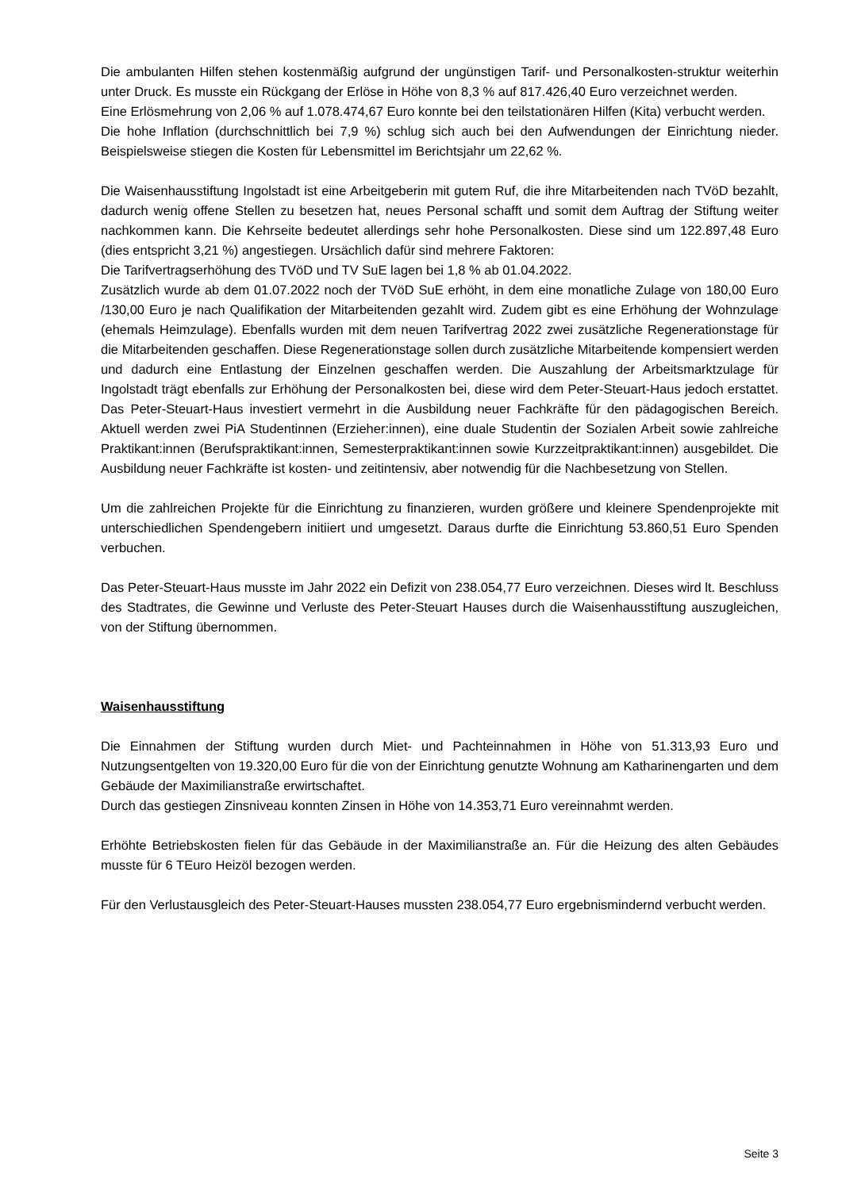Die ambulanten Hilfen stehen kostenmäßig aufgrund der ungünstigen Tarif- und Personalkosten-struktur weiterhin unter Druck. Es musste ein Rückgang der Erlöse in Höhe von 8,3 % auf 817.426,40 Euro verzeichnet werden.
Eine Erlösmehrung von 2,06 % auf 1.078.474,67 Euro konnte bei den teilstationären Hilfen (Kita) verbucht werden.
Die hohe Inflation (durchschnittlich bei 7,9 %) schlug sich auch bei den Aufwendungen der Einrichtung nieder. Beispielsweise stiegen die Kosten für Lebensmittel im Berichtsjahr um 22,62 %.
Die Waisenhausstiftung Ingolstadt ist eine Arbeitgeberin mit gutem Ruf, die ihre Mitarbeitenden nach TVöD bezahlt, dadurch wenig offene Stellen zu besetzen hat, neues Personal schafft und somit dem Auftrag der Stiftung weiter nachkommen kann. Die Kehrseite bedeutet allerdings sehr hohe Personalkosten. Diese sind um 122.897,48 Euro (dies entspricht 3,21 %) angestiegen. Ursächlich dafür sind mehrere Faktoren:
Die Tarifvertragserhöhung des TVöD und TV SuE lagen bei 1,8 % ab 01.04.2022.
Zusätzlich wurde ab dem 01.07.2022 noch der TVöD SuE erhöht, in dem eine monatliche Zulage von 180,00 Euro /130,00 Euro je nach Qualifikation der Mitarbeitenden gezahlt wird. Zudem gibt es eine Erhöhung der Wohnzulage (ehemals Heimzulage). Ebenfalls wurden mit dem neuen Tarifvertrag 2022 zwei zusätzliche Regenerationstage für die Mitarbeitenden geschaffen. Diese Regenerationstage sollen durch zusätzliche Mitarbeitende kompensiert werden und dadurch eine Entlastung der Einzelnen geschaffen werden. Die Auszahlung der Arbeitsmarktzulage für Ingolstadt trägt ebenfalls zur Erhöhung der Personalkosten bei, diese wird dem Peter-Steuart-Haus jedoch erstattet. Das Peter-Steuart-Haus investiert vermehrt in die Ausbildung neuer Fachkräfte für den pädagogischen Bereich. Aktuell werden zwei PiA Studentinnen (Erzieher:innen), eine duale Studentin der Sozialen Arbeit sowie zahlreiche Praktikant:innen (Berufspraktikant:innen, Semesterpraktikant:innen sowie Kurzzeitpraktikant:innen) ausgebildet. Die Ausbildung neuer Fachkräfte ist kosten- und zeitintensiv, aber notwendig für die Nachbesetzung von Stellen.
Um die zahlreichen Projekte für die Einrichtung zu finanzieren, wurden größere und kleinere Spendenprojekte mit unterschiedlichen Spendengebern initiiert und umgesetzt. Daraus durfte die Einrichtung 53.860,51 Euro Spenden verbuchen.
Das Peter-Steuart-Haus musste im Jahr 2022 ein Defizit von 238.054,77 Euro verzeichnen. Dieses wird lt. Beschluss des Stadtrates, die Gewinne und Verluste des Peter-Steuart Hauses durch die Waisenhausstiftung auszugleichen, von der Stiftung übernommen.
Waisenhausstiftung
Die Einnahmen der Stiftung wurden durch Miet- und Pachteinnahmen in Höhe von 51.313,93 Euro und Nutzungsentgelten von 19.320,00 Euro für die von der Einrichtung genutzte Wohnung am Katharinengarten und dem Gebäude der Maximilianstraße erwirtschaftet.
Durch das gestiegen Zinsniveau konnten Zinsen in Höhe von 14.353,71 Euro vereinnahmt werden.
Erhöhte Betriebskosten fielen für das Gebäude in der Maximilianstraße an. Für die Heizung des alten Gebäudes musste für 6 TEuro Heizöl bezogen werden.
Für den Verlustausgleich des Peter-Steuart-Hauses mussten 238.054,77 Euro ergebnismindernd verbucht werden.
Seite 3